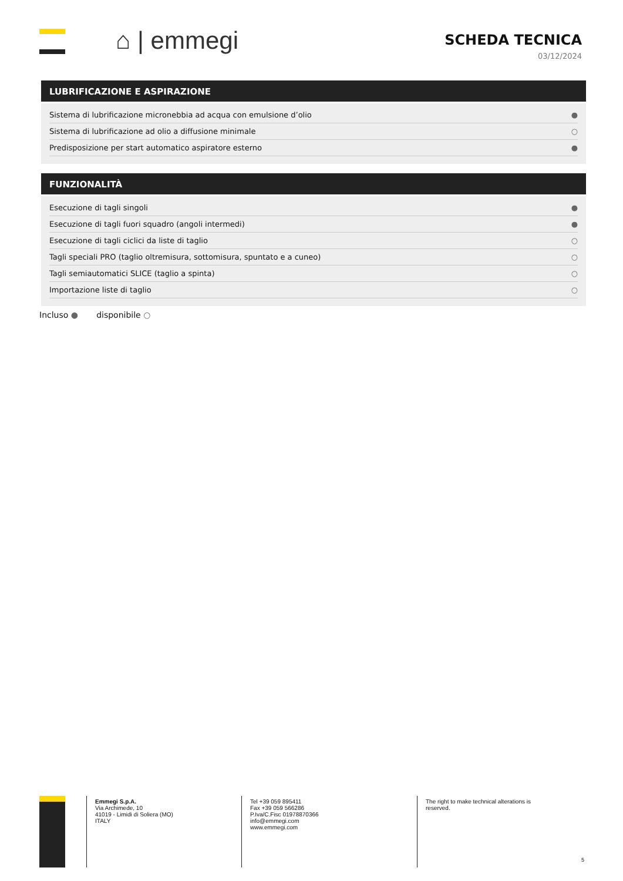⌂ | emmegi
SCHEDA TECNICA
03/12/2024
LUBRIFICAZIONE E ASPIRAZIONE
| Sistema di lubrificazione micronebbia ad acqua con emulsione d’olio | ● |
| Sistema di lubrificazione ad olio a diffusione minimale | ○ |
| Predisposizione per start automatico aspiratore esterno | ● |
FUNZIONALITÀ
| Esecuzione di tagli singoli | ● |
| Esecuzione di tagli fuori squadro (angoli intermedi) | ● |
| Esecuzione di tagli ciclici da liste di taglio | ○ |
| Tagli speciali PRO (taglio oltremisura, sottomisura, spuntato e a cuneo) | ○ |
| Tagli semiautomatici SLICE (taglio a spinta) | ○ |
| Importazione liste di taglio | ○ |
Incluso ● disponibile ○
Emmegi S.p.A.
Via Archimede, 10
41019 - Limidi di Soliera (MO)
ITALY
Tel +39 059 895411
Fax +39 059 566286
P.Iva/C.Fisc 01978870366
info@emmegi.com
www.emmegi.com
The right to make technical alterations is reserved.
5